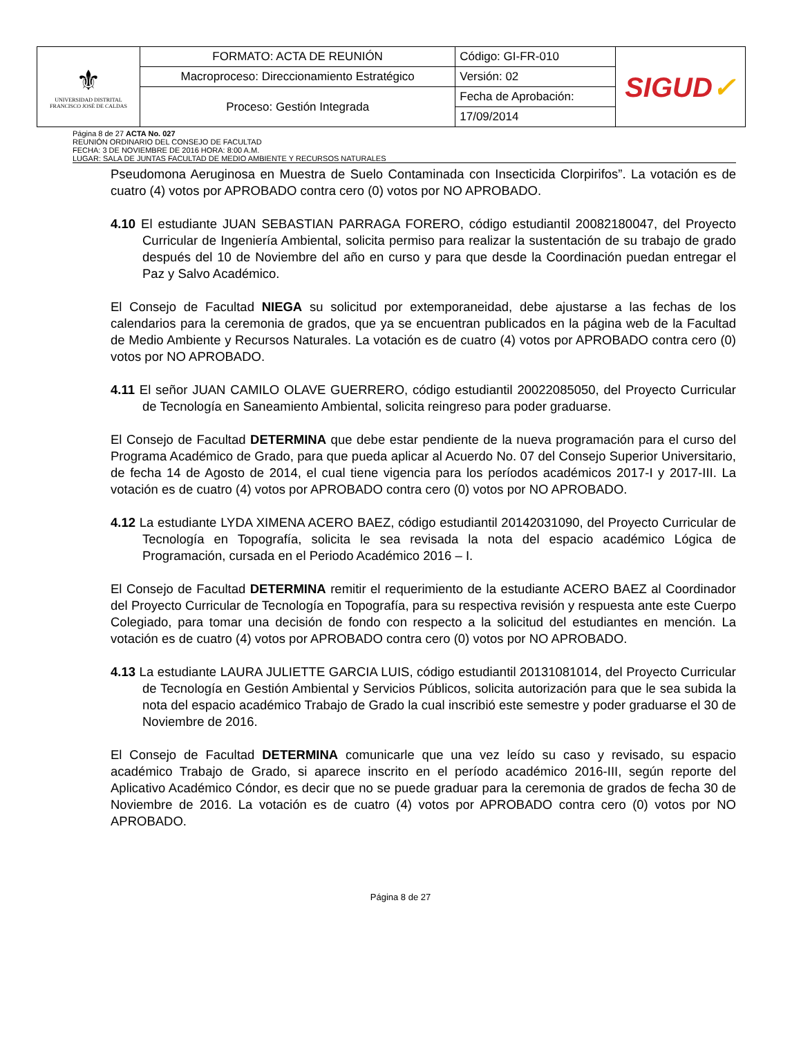| ⚜ UNIVERSIDAD DISTRITAL FRANCISCO JOSÉ DE CALDAS | FORMATO: ACTA DE REUNIÓN | Código: GI-FR-010 | SIGUD ✓ |
| | Macroproceso: Direccionamiento Estratégico | Versión: 02 | |
| | Proceso: Gestión Integrada | Fecha de Aprobación: | |
| | | 17/09/2014 | |
Página 8 de 27 ACTA No. 027
REUNIÓN ORDINARIO DEL CONSEJO DE FACULTAD
FECHA: 3 DE NOVIEMBRE DE 2016 HORA: 8:00 A.M.
LUGAR: SALA DE JUNTAS FACULTAD DE MEDIO AMBIENTE Y RECURSOS NATURALES
Pseudomona Aeruginosa en Muestra de Suelo Contaminada con Insecticida Clorpirifos”. La votación es de cuatro (4) votos por APROBADO contra cero (0) votos por NO APROBADO.
4.10 El estudiante JUAN SEBASTIAN PARRAGA FORERO, código estudiantil 20082180047, del Proyecto Curricular de Ingeniería Ambiental, solicita permiso para realizar la sustentación de su trabajo de grado después del 10 de Noviembre del año en curso y para que desde la Coordinación puedan entregar el Paz y Salvo Académico.
El Consejo de Facultad NIEGA su solicitud por extemporaneidad, debe ajustarse a las fechas de los calendarios para la ceremonia de grados, que ya se encuentran publicados en la página web de la Facultad de Medio Ambiente y Recursos Naturales. La votación es de cuatro (4) votos por APROBADO contra cero (0) votos por NO APROBADO.
4.11 El señor JUAN CAMILO OLAVE GUERRERO, código estudiantil 20022085050, del Proyecto Curricular de Tecnología en Saneamiento Ambiental, solicita reingreso para poder graduarse.
El Consejo de Facultad DETERMINA que debe estar pendiente de la nueva programación para el curso del Programa Académico de Grado, para que pueda aplicar al Acuerdo No. 07 del Consejo Superior Universitario, de fecha 14 de Agosto de 2014, el cual tiene vigencia para los períodos académicos 2017-I y 2017-III. La votación es de cuatro (4) votos por APROBADO contra cero (0) votos por NO APROBADO.
4.12 La estudiante LYDA XIMENA ACERO BAEZ, código estudiantil 20142031090, del Proyecto Curricular de Tecnología en Topografía, solicita le sea revisada la nota del espacio académico Lógica de Programación, cursada en el Periodo Académico 2016 – I.
El Consejo de Facultad DETERMINA remitir el requerimiento de la estudiante ACERO BAEZ al Coordinador del Proyecto Curricular de Tecnología en Topografía, para su respectiva revisión y respuesta ante este Cuerpo Colegiado, para tomar una decisión de fondo con respecto a la solicitud del estudiantes en mención. La votación es de cuatro (4) votos por APROBADO contra cero (0) votos por NO APROBADO.
4.13 La estudiante LAURA JULIETTE GARCIA LUIS, código estudiantil 20131081014, del Proyecto Curricular de Tecnología en Gestión Ambiental y Servicios Públicos, solicita autorización para que le sea subida la nota del espacio académico Trabajo de Grado la cual inscribió este semestre y poder graduarse el 30 de Noviembre de 2016.
El Consejo de Facultad DETERMINA comunicarle que una vez leído su caso y revisado, su espacio académico Trabajo de Grado, si aparece inscrito en el período académico 2016-III, según reporte del Aplicativo Académico Cóndor, es decir que no se puede graduar para la ceremonia de grados de fecha 30 de Noviembre de 2016. La votación es de cuatro (4) votos por APROBADO contra cero (0) votos por NO APROBADO.
Página 8 de 27